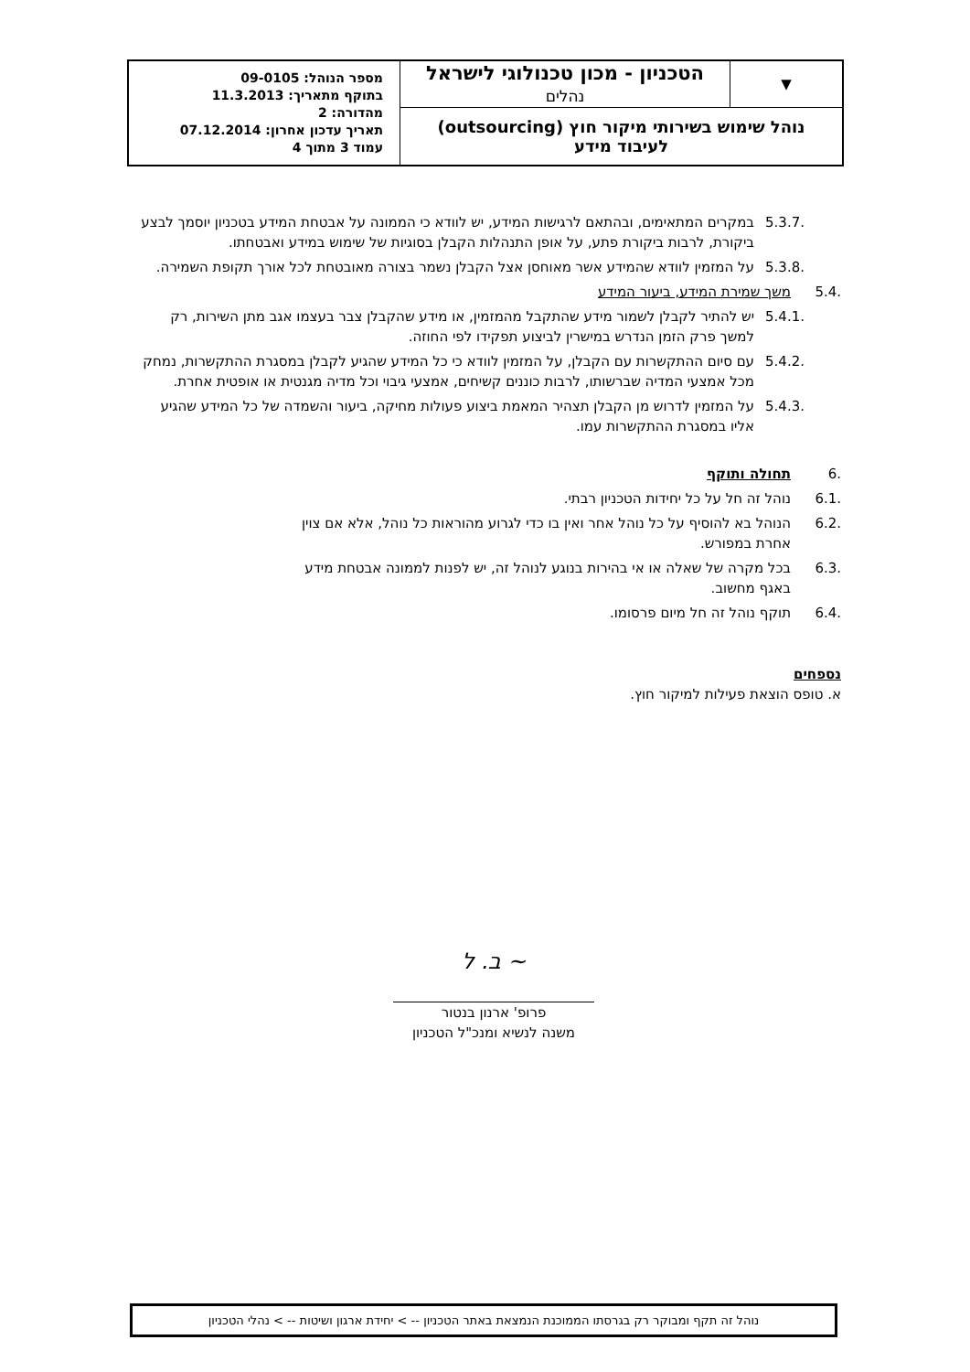| ▼ | הטכניון - מכון טכנולוגי לישראל נהלים | מספר הנוהל: 09-0105 בתוקף מתאריך: 11.3.2013 מהדורה: 2 תאריך עדכון אחרון: 07.12.2014 עמוד 3 מתוך 4 |
| נוהל שימוש בשירותי מיקור חוץ (outsourcing) לעיבוד מידע | | |
5.3.7. במקרים המתאימים, ובהתאם לרגישות המידע, יש לוודא כי הממונה על אבטחת המידע בטכניון יוסמך לבצע ביקורת, לרבות ביקורת פתע, על אופן התנהלות הקבלן בסוגיות של שימוש במידע ואבטחתו.
5.3.8. על המזמין לוודא שהמידע אשר מאוחסן אצל הקבלן נשמר בצורה מאובטחת לכל אורך תקופת השמירה.
5.4. משך שמירת המידע, ביעור המידע
5.4.1. יש להתיר לקבלן לשמור מידע שהתקבל מהמזמין, או מידע שהקבלן צבר בעצמו אגב מתן השירות, רק למשך פרק הזמן הנדרש במישרין לביצוע תפקידו לפי החוזה.
5.4.2. עם סיום ההתקשרות עם הקבלן, על המזמין לוודא כי כל המידע שהגיע לקבלן במסגרת ההתקשרות, נמחק מכל אמצעי המדיה שברשותו, לרבות כוננים קשיחים, אמצעי גיבוי וכל מדיה מגנטית או אופטית אחרת.
5.4.3. על המזמין לדרוש מן הקבלן תצהיר המאמת ביצוע פעולות מחיקה, ביעור והשמדה של כל המידע שהגיע אליו במסגרת ההתקשרות עמו.
6. תחולה ותוקף
6.1. נוהל זה חל על כל יחידות הטכניון רבתי.
6.2. הנוהל בא להוסיף על כל נוהל אחר ואין בו כדי לגרוע מהוראות כל נוהל, אלא אם צוין אחרת במפורש.
6.3. בכל מקרה של שאלה או אי בהירות בנוגע לנוהל זה, יש לפנות לממונה אבטחת מידע באגף מחשוב.
6.4. תוקף נוהל זה חל מיום פרסומו.
נספחים
א. טופס הוצאת פעילות למיקור חוץ.
~ ב. ל
פרופ' ארנון בנטור
משנה לנשיא ומנכ"ל הטכניון
נוהל זה תקף ומבוקר רק בגרסתו הממוכנת הנמצאת באתר הטכניון -- > יחידת ארגון ושיטות -- > נהלי הטכניון